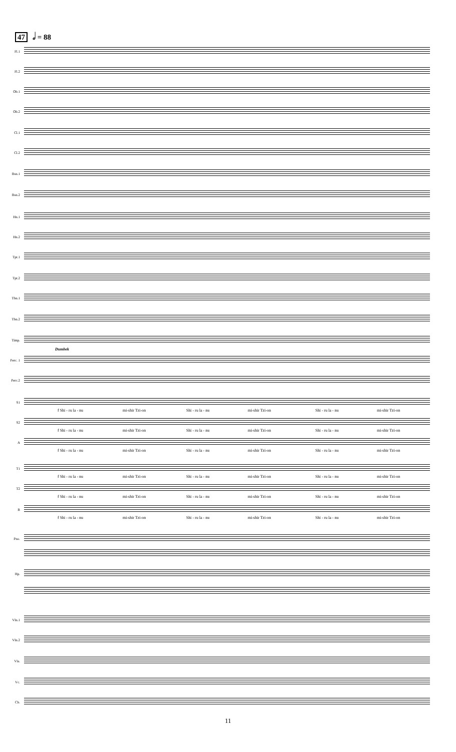47 𝅗𝅥 = 88
Fl.1
Fl.2
Ob.1
Ob.2
Cl.1
Cl.2
Bsn.1
Bsn.2
Hn.1
Hn.2
Tpt.1
Tpt.2
Tbn.1
Tbn.2
Timp.
Perc. 1
Dumbek
Perc.2
S1
f Shi - ru la - nu mi-shir Tzi-on Shi - ru la - nu mi-shir Tzi-on Shi - ru la - nu mi-shir Tzi-on
S2
f Shi - ru la - nu mi-shir Tzi-on Shi - ru la - nu mi-shir Tzi-on Shi - ru la - nu mi-shir Tzi-on
A
f Shi - ru la - nu mi-shir Tzi-on Shi - ru la - nu mi-shir Tzi-on Shi - ru la - nu mi-shir Tzi-on
T1
f Shi - ru la - nu mi-shir Tzi-on Shi - ru la - nu mi-shir Tzi-on Shi - ru la - nu mi-shir Tzi-on
T2
f Shi - ru la - nu mi-shir Tzi-on Shi - ru la - nu mi-shir Tzi-on Shi - ru la - nu mi-shir Tzi-on
B
f Shi - ru la - nu mi-shir Tzi-on Shi - ru la - nu mi-shir Tzi-on Shi - ru la - nu mi-shir Tzi-on
Pno.
Hp.
Vln.1
Vln.2
Vla.
Vc.
Cb.
11